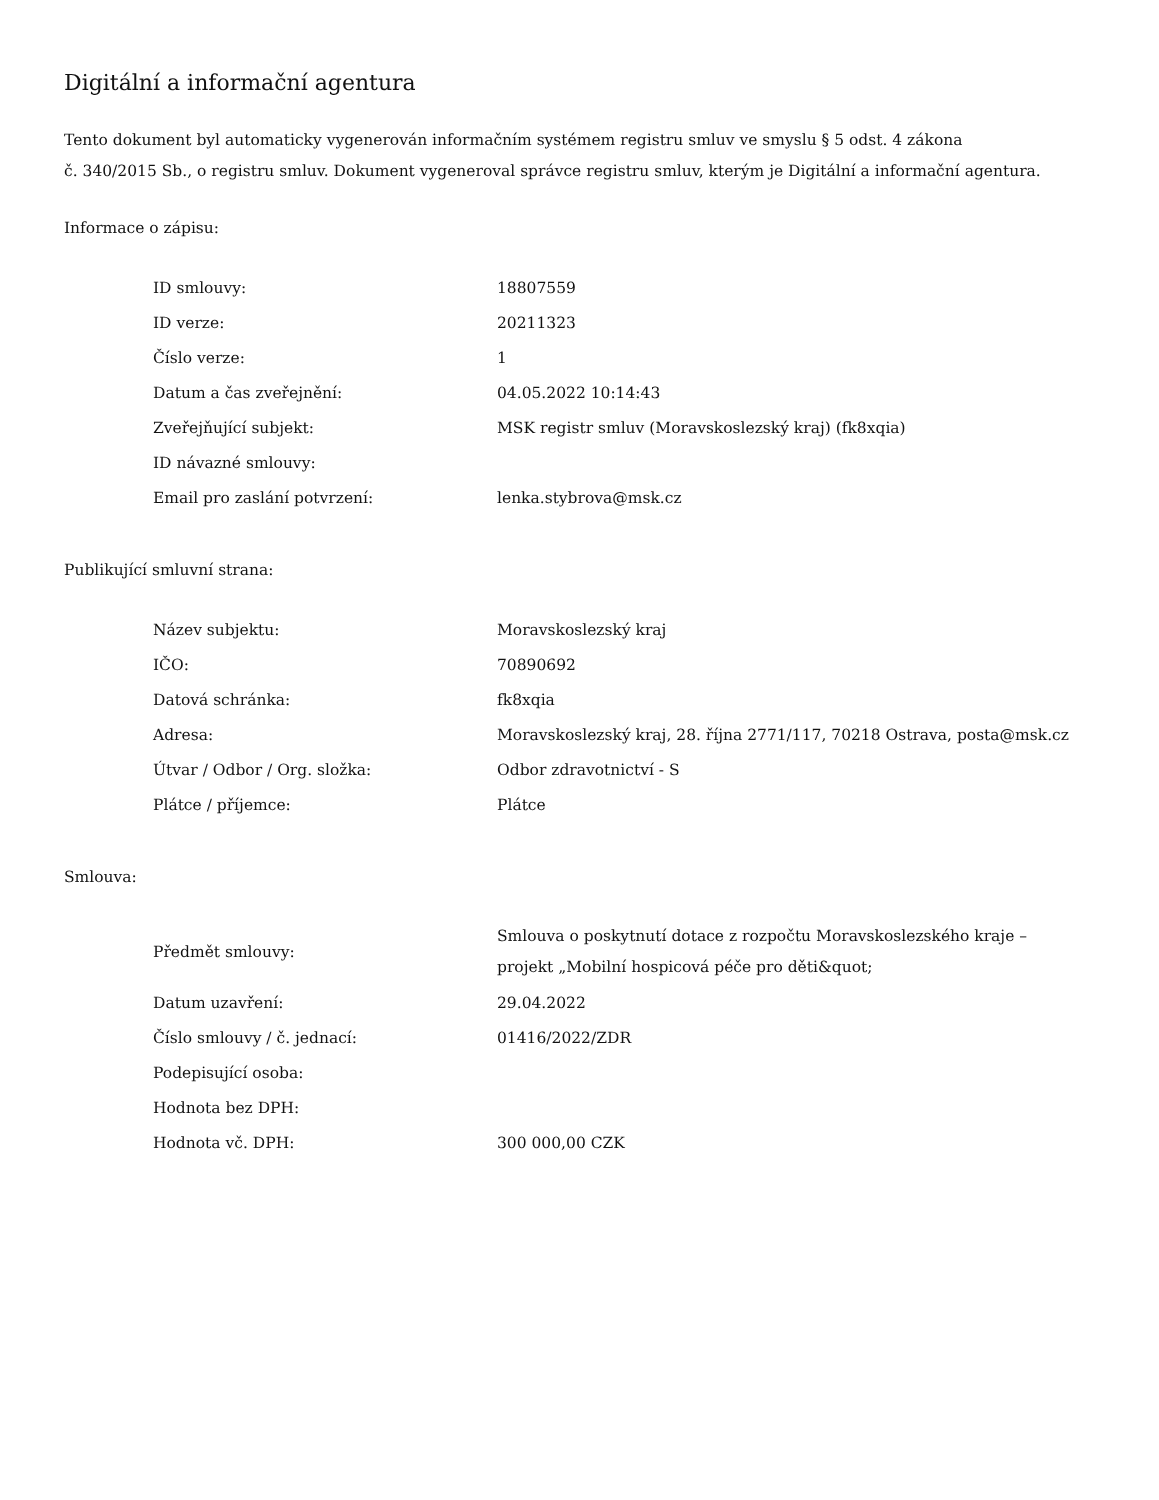Digitální a informační agentura
Tento dokument byl automaticky vygenerován informačním systémem registru smluv ve smyslu § 5 odst. 4 zákona
č. 340/2015 Sb., o registru smluv. Dokument vygeneroval správce registru smluv, kterým je Digitální a informační agentura.
Informace o zápisu:
| ID smlouvy: | 18807559 |
| ID verze: | 20211323 |
| Číslo verze: | 1 |
| Datum a čas zveřejnění: | 04.05.2022 10:14:43 |
| Zveřejňující subjekt: | MSK registr smluv (Moravskoslezský kraj) (fk8xqia) |
| ID návazné smlouvy: | |
| Email pro zaslání potvrzení: | lenka.stybrova@msk.cz |
Publikující smluvní strana:
| Název subjektu: | Moravskoslezský kraj |
| IČO: | 70890692 |
| Datová schránka: | fk8xqia |
| Adresa: | Moravskoslezský kraj, 28. října 2771/117, 70218 Ostrava, posta@msk.cz |
| Útvar / Odbor / Org. složka: | Odbor zdravotnictví - S |
| Plátce / příjemce: | Plátce |
Smlouva:
| Předmět smlouvy: | Smlouva o poskytnutí dotace z rozpočtu Moravskoslezského kraje – projekt „Mobilní hospicová péče pro děti&quot; |
| Datum uzavření: | 29.04.2022 |
| Číslo smlouvy / č. jednací: | 01416/2022/ZDR |
| Podepisující osoba: | |
| Hodnota bez DPH: | |
| Hodnota vč. DPH: | 300 000,00 CZK |